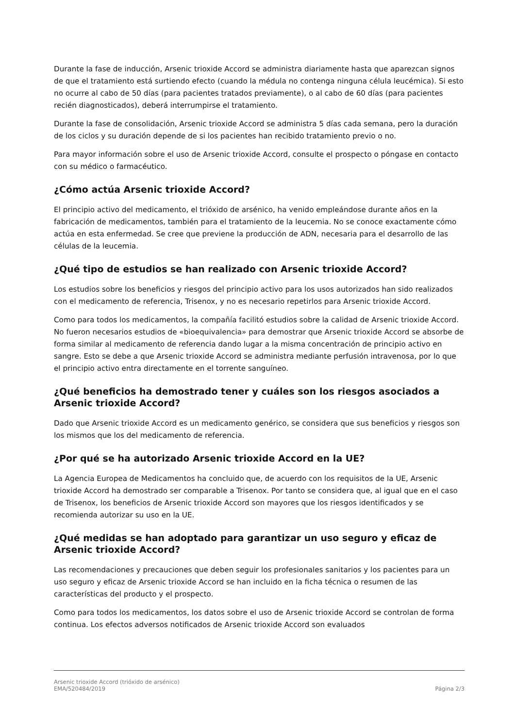Durante la fase de inducción, Arsenic trioxide Accord se administra diariamente hasta que aparezcan signos de que el tratamiento está surtiendo efecto (cuando la médula no contenga ninguna célula leucémica). Si esto no ocurre al cabo de 50 días (para pacientes tratados previamente), o al cabo de 60 días (para pacientes recién diagnosticados), deberá interrumpirse el tratamiento.
Durante la fase de consolidación, Arsenic trioxide Accord se administra 5 días cada semana, pero la duración de los ciclos y su duración depende de si los pacientes han recibido tratamiento previo o no.
Para mayor información sobre el uso de Arsenic trioxide Accord, consulte el prospecto o póngase en contacto con su médico o farmacéutico.
¿Cómo actúa Arsenic trioxide Accord?
El principio activo del medicamento, el trióxido de arsénico, ha venido empleándose durante años en la fabricación de medicamentos, también para el tratamiento de la leucemia. No se conoce exactamente cómo actúa en esta enfermedad. Se cree que previene la producción de ADN, necesaria para el desarrollo de las células de la leucemia.
¿Qué tipo de estudios se han realizado con Arsenic trioxide Accord?
Los estudios sobre los beneficios y riesgos del principio activo para los usos autorizados han sido realizados con el medicamento de referencia, Trisenox, y no es necesario repetirlos para Arsenic trioxide Accord.
Como para todos los medicamentos, la compañía facilitó estudios sobre la calidad de Arsenic trioxide Accord. No fueron necesarios estudios de «bioequivalencia» para demostrar que Arsenic trioxide Accord se absorbe de forma similar al medicamento de referencia dando lugar a la misma concentración de principio activo en sangre. Esto se debe a que Arsenic trioxide Accord se administra mediante perfusión intravenosa, por lo que el principio activo entra directamente en el torrente sanguíneo.
¿Qué beneficios ha demostrado tener y cuáles son los riesgos asociados a Arsenic trioxide Accord?
Dado que Arsenic trioxide Accord es un medicamento genérico, se considera que sus beneficios y riesgos son los mismos que los del medicamento de referencia.
¿Por qué se ha autorizado Arsenic trioxide Accord en la UE?
La Agencia Europea de Medicamentos ha concluido que, de acuerdo con los requisitos de la UE, Arsenic trioxide Accord ha demostrado ser comparable a Trisenox. Por tanto se considera que, al igual que en el caso de Trisenox, los beneficios de Arsenic trioxide Accord son mayores que los riesgos identificados y se recomienda autorizar su uso en la UE.
¿Qué medidas se han adoptado para garantizar un uso seguro y eficaz de Arsenic trioxide Accord?
Las recomendaciones y precauciones que deben seguir los profesionales sanitarios y los pacientes para un uso seguro y eficaz de Arsenic trioxide Accord se han incluido en la ficha técnica o resumen de las características del producto y el prospecto.
Como para todos los medicamentos, los datos sobre el uso de Arsenic trioxide Accord se controlan de forma continua. Los efectos adversos notificados de Arsenic trioxide Accord son evaluados
Arsenic trioxide Accord (trióxido de arsénico)
EMA/520484/2019 Página 2/3